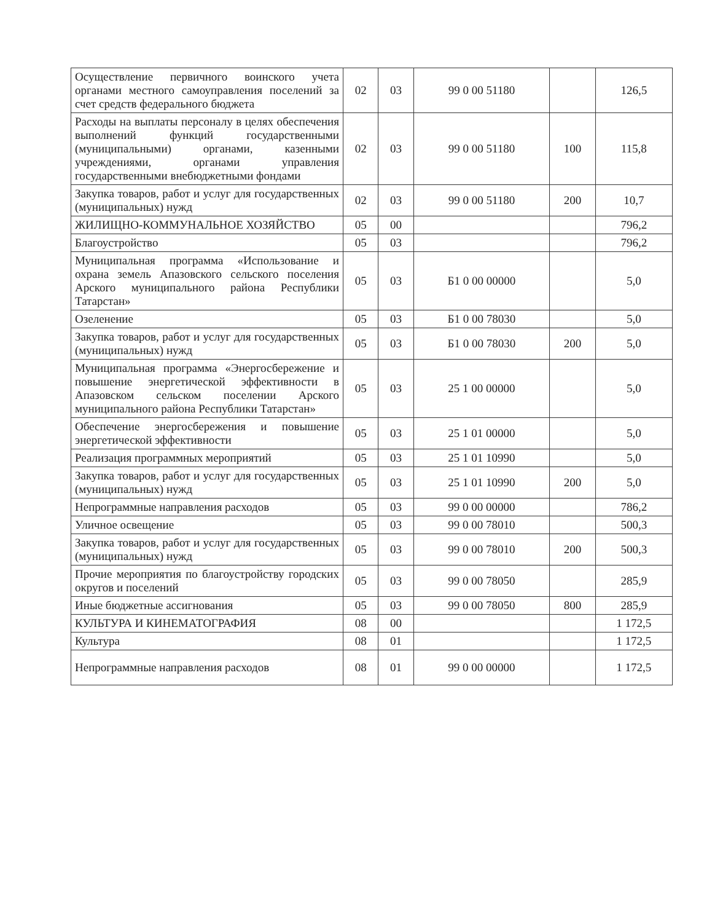| Осуществление первичного воинского учета органами местного самоуправления поселений за счет средств федерального бюджета | 02 | 03 | 99 0 00 51180 | | 126,5 |
| Расходы на выплаты персоналу в целях обеспечения выполнений функций государственными (муниципальными) органами, казенными учреждениями, органами управления государственными внебюджетными фондами | 02 | 03 | 99 0 00 51180 | 100 | 115,8 |
| Закупка товаров, работ и услуг для государственных (муниципальных) нужд | 02 | 03 | 99 0 00 51180 | 200 | 10,7 |
| ЖИЛИЩНО-КОММУНАЛЬНОЕ ХОЗЯЙСТВО | 05 | 00 | | | 796,2 |
| Благоустройство | 05 | 03 | | | 796,2 |
| Муниципальная программа «Использование и охрана земель Апазовского сельского поселения Арского муниципального района Республики Татарстан» | 05 | 03 | Б1 0 00 00000 | | 5,0 |
| Озеленение | 05 | 03 | Б1 0 00 78030 | | 5,0 |
| Закупка товаров, работ и услуг для государственных (муниципальных) нужд | 05 | 03 | Б1 0 00 78030 | 200 | 5,0 |
| Муниципальная программа «Энергосбережение и повышение энергетической эффективности в Апазовском сельском поселении Арского муниципального района Республики Татарстан» | 05 | 03 | 25 1 00 00000 | | 5,0 |
| Обеспечение энергосбережения и повышение энергетической эффективности | 05 | 03 | 25 1 01 00000 | | 5,0 |
| Реализация программных мероприятий | 05 | 03 | 25 1 01 10990 | | 5,0 |
| Закупка товаров, работ и услуг для государственных (муниципальных) нужд | 05 | 03 | 25 1 01 10990 | 200 | 5,0 |
| Непрограммные направления расходов | 05 | 03 | 99 0 00 00000 | | 786,2 |
| Уличное освещение | 05 | 03 | 99 0 00 78010 | | 500,3 |
| Закупка товаров, работ и услуг для государственных (муниципальных) нужд | 05 | 03 | 99 0 00 78010 | 200 | 500,3 |
| Прочие мероприятия по благоустройству городских округов и поселений | 05 | 03 | 99 0 00 78050 | | 285,9 |
| Иные бюджетные ассигнования | 05 | 03 | 99 0 00 78050 | 800 | 285,9 |
| КУЛЬТУРА И КИНЕМАТОГРАФИЯ | 08 | 00 | | | 1 172,5 |
| Культура | 08 | 01 | | | 1 172,5 |
| Непрограммные направления расходов | 08 | 01 | 99 0 00 00000 | | 1 172,5 |